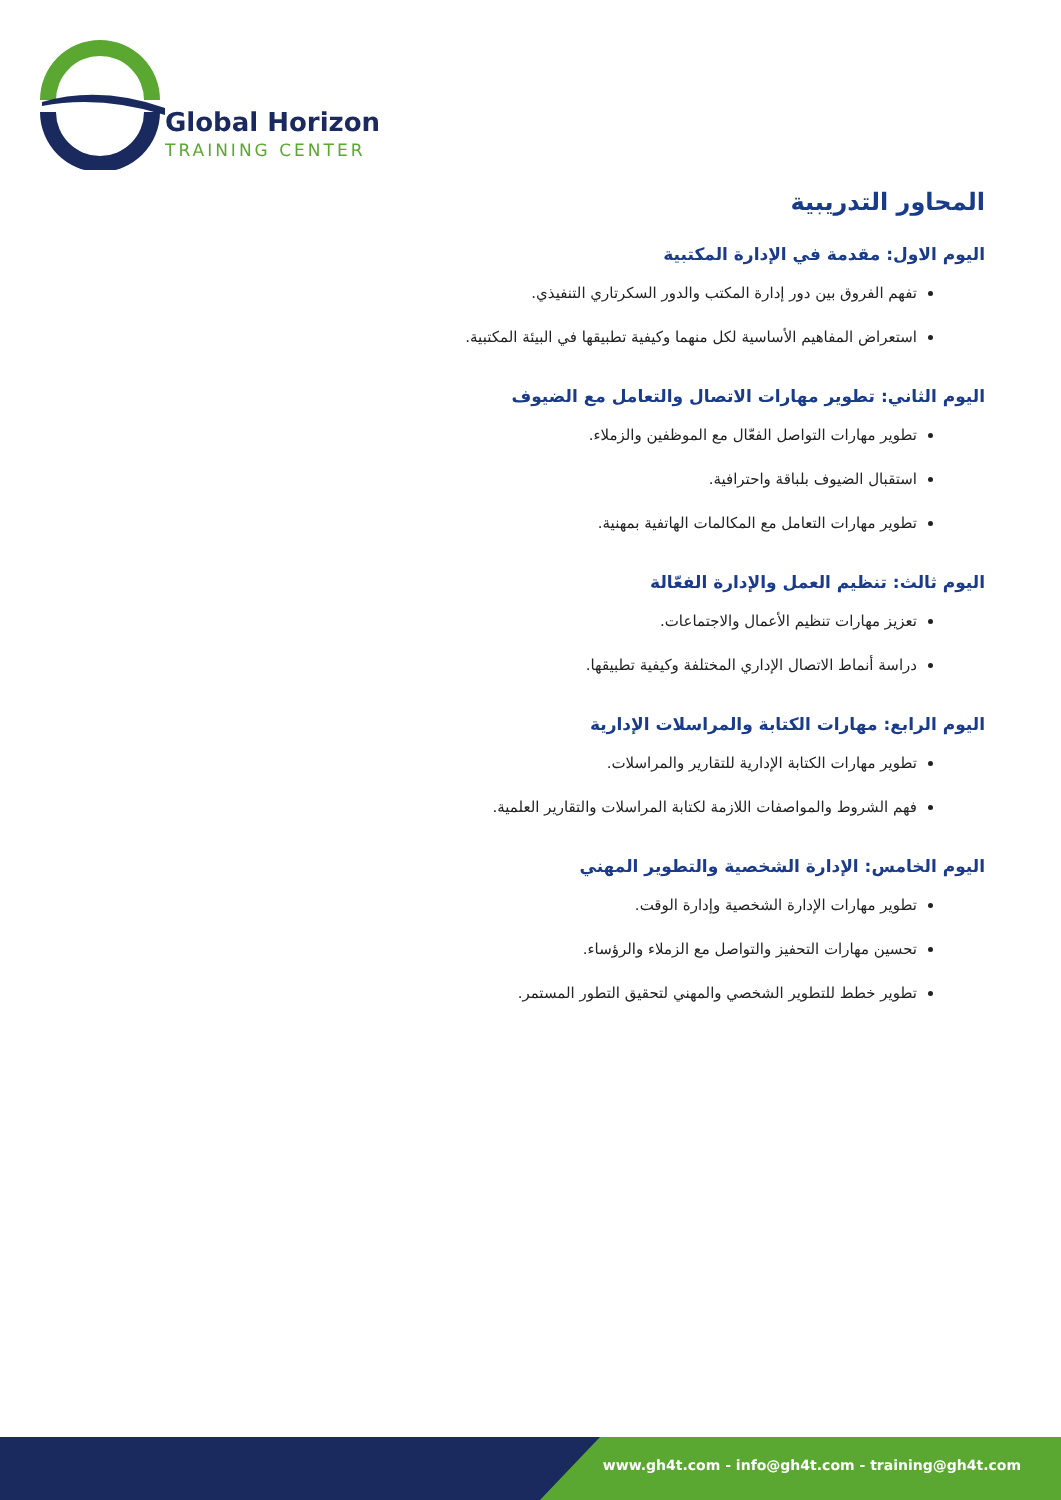Global Horizon
TRAINING CENTER
المحاور التدريبية
اليوم الاول: مقدمة في الإدارة المكتبية
تفهم الفروق بين دور إدارة المكتب والدور السكرتاري التنفيذي.
استعراض المفاهيم الأساسية لكل منهما وكيفية تطبيقها في البيئة المكتبية.
اليوم الثاني: تطوير مهارات الاتصال والتعامل مع الضيوف
تطوير مهارات التواصل الفعّال مع الموظفين والزملاء.
استقبال الضيوف بلباقة واحترافية.
تطوير مهارات التعامل مع المكالمات الهاتفية بمهنية.
اليوم ثالث: تنظيم العمل والإدارة الفعّالة
تعزيز مهارات تنظيم الأعمال والاجتماعات.
دراسة أنماط الاتصال الإداري المختلفة وكيفية تطبيقها.
اليوم الرابع: مهارات الكتابة والمراسلات الإدارية
تطوير مهارات الكتابة الإدارية للتقارير والمراسلات.
فهم الشروط والمواصفات اللازمة لكتابة المراسلات والتقارير العلمية.
اليوم الخامس: الإدارة الشخصية والتطوير المهني
تطوير مهارات الإدارة الشخصية وإدارة الوقت.
تحسين مهارات التحفيز والتواصل مع الزملاء والرؤساء.
تطوير خطط للتطوير الشخصي والمهني لتحقيق التطور المستمر.
www.gh4t.com - info@gh4t.com - training@gh4t.com